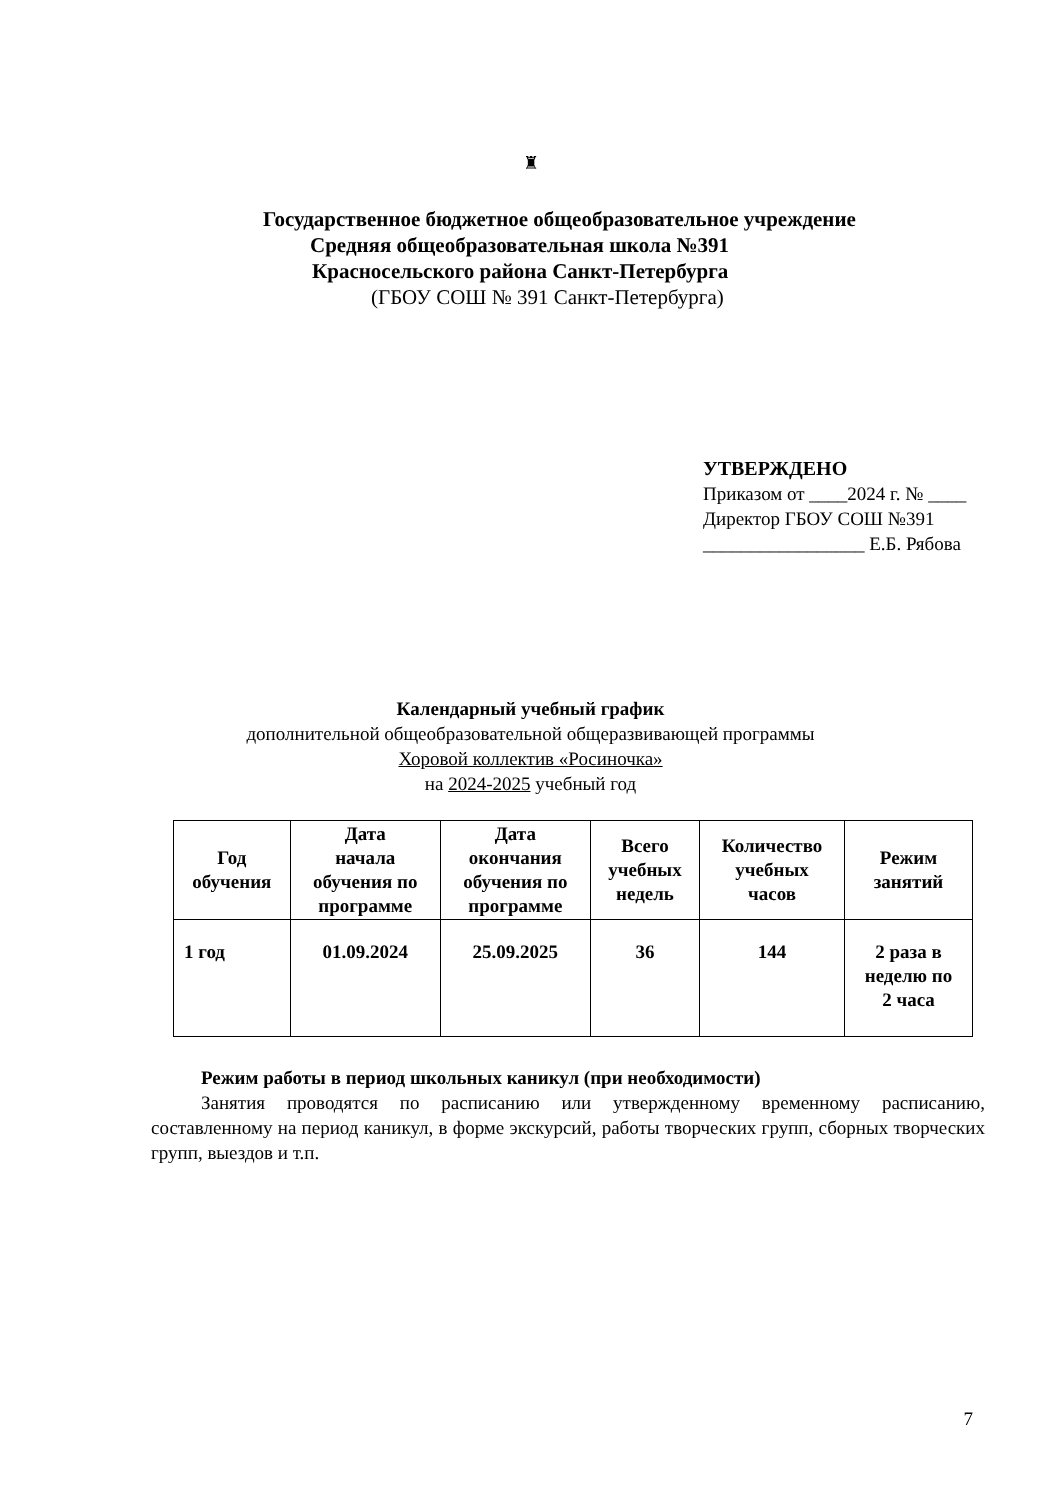♜
Государственное бюджетное общеобразовательное учреждение
Средняя общеобразовательная школа №391
Красносельского района Санкт-Петербурга
(ГБОУ СОШ № 391 Санкт-Петербурга)
УТВЕРЖДЕНО
Приказом от ____2024 г. № ____
Директор ГБОУ СОШ №391
_________________ Е.Б. Рябова
Календарный учебный график
дополнительной общеобразовательной общеразвивающей программы
Хоровой коллектив «Росиночка»
на 2024-2025 учебный год
| Год обучения | Дата начала обучения по программе | Дата окончания обучения по программе | Всего учебных недель | Количество учебных часов | Режим занятий |
| --- | --- | --- | --- | --- | --- |
| 1 год | 01.09.2024 | 25.09.2025 | 36 | 144 | 2 раза в неделю по 2 часа |
Режим работы в период школьных каникул (при необходимости)
Занятия проводятся по расписанию или утвержденному временному расписанию, составленному на период каникул, в форме экскурсий, работы творческих групп, сборных творческих групп, выездов и т.п.
7